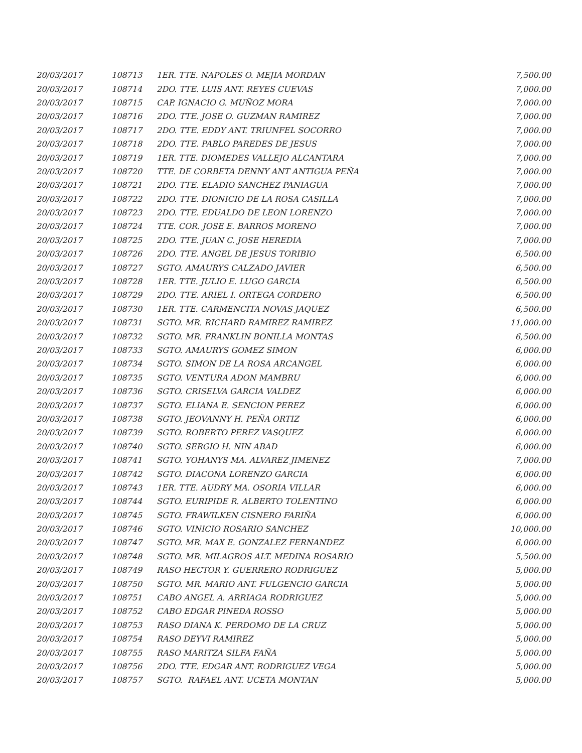| 20/03/2017 | 108713 | 1ER. TTE. NAPOLES O. MEJIA MORDAN | 7,500.00 |
| 20/03/2017 | 108714 | 2DO. TTE. LUIS ANT. REYES CUEVAS | 7,000.00 |
| 20/03/2017 | 108715 | CAP. IGNACIO G. MUÑOZ MORA | 7,000.00 |
| 20/03/2017 | 108716 | 2DO. TTE. JOSE O. GUZMAN RAMIREZ | 7,000.00 |
| 20/03/2017 | 108717 | 2DO. TTE. EDDY ANT. TRIUNFEL SOCORRO | 7,000.00 |
| 20/03/2017 | 108718 | 2DO. TTE. PABLO PAREDES DE JESUS | 7,000.00 |
| 20/03/2017 | 108719 | 1ER. TTE. DIOMEDES VALLEJO ALCANTARA | 7,000.00 |
| 20/03/2017 | 108720 | TTE. DE CORBETA DENNY ANT ANTIGUA PEÑA | 7,000.00 |
| 20/03/2017 | 108721 | 2DO. TTE. ELADIO SANCHEZ PANIAGUA | 7,000.00 |
| 20/03/2017 | 108722 | 2DO. TTE. DIONICIO DE LA ROSA CASILLA | 7,000.00 |
| 20/03/2017 | 108723 | 2DO. TTE. EDUALDO DE LEON LORENZO | 7,000.00 |
| 20/03/2017 | 108724 | TTE. COR. JOSE E. BARROS MORENO | 7,000.00 |
| 20/03/2017 | 108725 | 2DO. TTE. JUAN C. JOSE HEREDIA | 7,000.00 |
| 20/03/2017 | 108726 | 2DO. TTE. ANGEL DE JESUS TORIBIO | 6,500.00 |
| 20/03/2017 | 108727 | SGTO. AMAURYS CALZADO JAVIER | 6,500.00 |
| 20/03/2017 | 108728 | 1ER. TTE. JULIO E. LUGO GARCIA | 6,500.00 |
| 20/03/2017 | 108729 | 2DO. TTE. ARIEL I. ORTEGA CORDERO | 6,500.00 |
| 20/03/2017 | 108730 | 1ER. TTE. CARMENCITA NOVAS JAQUEZ | 6,500.00 |
| 20/03/2017 | 108731 | SGTO. MR. RICHARD RAMIREZ RAMIREZ | 11,000.00 |
| 20/03/2017 | 108732 | SGTO. MR. FRANKLIN BONILLA MONTAS | 6,500.00 |
| 20/03/2017 | 108733 | SGTO. AMAURYS GOMEZ SIMON | 6,000.00 |
| 20/03/2017 | 108734 | SGTO. SIMON DE LA ROSA ARCANGEL | 6,000.00 |
| 20/03/2017 | 108735 | SGTO. VENTURA ADON MAMBRU | 6,000.00 |
| 20/03/2017 | 108736 | SGTO. CRISELVA GARCIA VALDEZ | 6,000.00 |
| 20/03/2017 | 108737 | SGTO. ELIANA E. SENCION PEREZ | 6,000.00 |
| 20/03/2017 | 108738 | SGTO. JEOVANNY H. PEÑA ORTIZ | 6,000.00 |
| 20/03/2017 | 108739 | SGTO. ROBERTO PEREZ VASQUEZ | 6,000.00 |
| 20/03/2017 | 108740 | SGTO. SERGIO H. NIN ABAD | 6,000.00 |
| 20/03/2017 | 108741 | SGTO. YOHANYS MA. ALVAREZ JIMENEZ | 7,000.00 |
| 20/03/2017 | 108742 | SGTO. DIACONA LORENZO GARCIA | 6,000.00 |
| 20/03/2017 | 108743 | 1ER. TTE. AUDRY MA. OSORIA VILLAR | 6,000.00 |
| 20/03/2017 | 108744 | SGTO. EURIPIDE R. ALBERTO TOLENTINO | 6,000.00 |
| 20/03/2017 | 108745 | SGTO. FRAWILKEN CISNERO FARIÑA | 6,000.00 |
| 20/03/2017 | 108746 | SGTO. VINICIO ROSARIO SANCHEZ | 10,000.00 |
| 20/03/2017 | 108747 | SGTO. MR. MAX E. GONZALEZ FERNANDEZ | 6,000.00 |
| 20/03/2017 | 108748 | SGTO. MR. MILAGROS ALT. MEDINA ROSARIO | 5,500.00 |
| 20/03/2017 | 108749 | RASO HECTOR Y. GUERRERO RODRIGUEZ | 5,000.00 |
| 20/03/2017 | 108750 | SGTO. MR. MARIO ANT. FULGENCIO GARCIA | 5,000.00 |
| 20/03/2017 | 108751 | CABO ANGEL A. ARRIAGA RODRIGUEZ | 5,000.00 |
| 20/03/2017 | 108752 | CABO EDGAR PINEDA ROSSO | 5,000.00 |
| 20/03/2017 | 108753 | RASO DIANA K. PERDOMO DE LA CRUZ | 5,000.00 |
| 20/03/2017 | 108754 | RASO DEYVI RAMIREZ | 5,000.00 |
| 20/03/2017 | 108755 | RASO MARITZA SILFA FAÑA | 5,000.00 |
| 20/03/2017 | 108756 | 2DO. TTE. EDGAR ANT. RODRIGUEZ VEGA | 5,000.00 |
| 20/03/2017 | 108757 | SGTO. RAFAEL ANT. UCETA MONTAN | 5,000.00 |